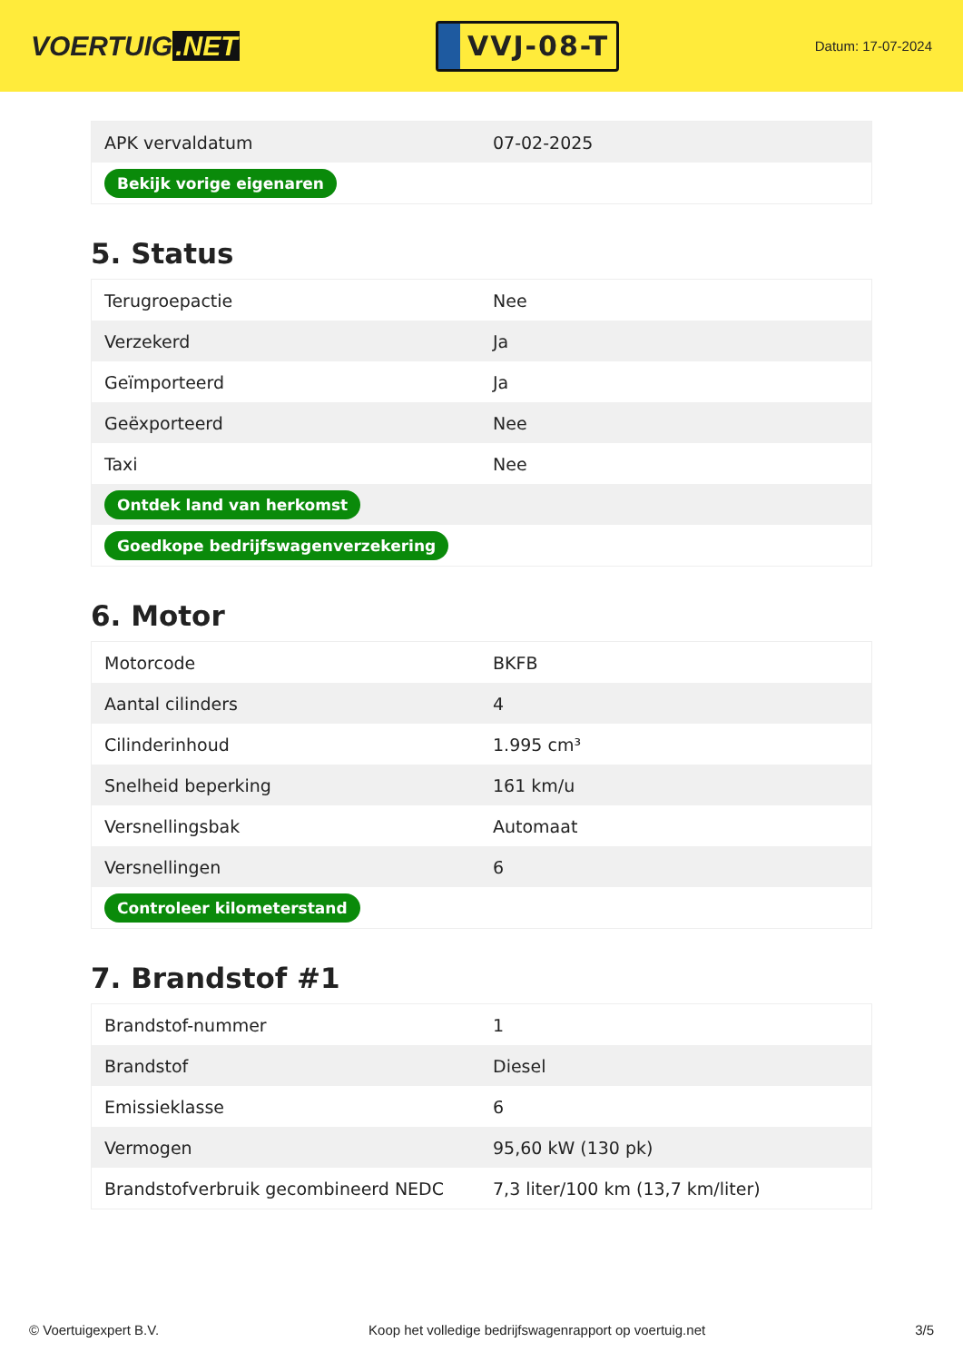VOERTUIG.NET
VVJ-08-T
Datum: 17-07-2024
| APK vervaldatum | 07-02-2025 |
| Bekijk vorige eigenaren | |
5. Status
| Terugroepactie | Nee |
| Verzekerd | Ja |
| Geïmporteerd | Ja |
| Geëxporteerd | Nee |
| Taxi | Nee |
| Ontdek land van herkomst | |
| Goedkope bedrijfswagenverzekering | |
6. Motor
| Motorcode | BKFB |
| Aantal cilinders | 4 |
| Cilinderinhoud | 1.995 cm³ |
| Snelheid beperking | 161 km/u |
| Versnellingsbak | Automaat |
| Versnellingen | 6 |
| Controleer kilometerstand | |
7. Brandstof #1
| Brandstof-nummer | 1 |
| Brandstof | Diesel |
| Emissieklasse | 6 |
| Vermogen | 95,60 kW (130 pk) |
| Brandstofverbruik gecombineerd NEDC | 7,3 liter/100 km (13,7 km/liter) |
© Voertuigexpert B.V. Koop het volledige bedrijfswagenrapport op voertuig.net 3/5